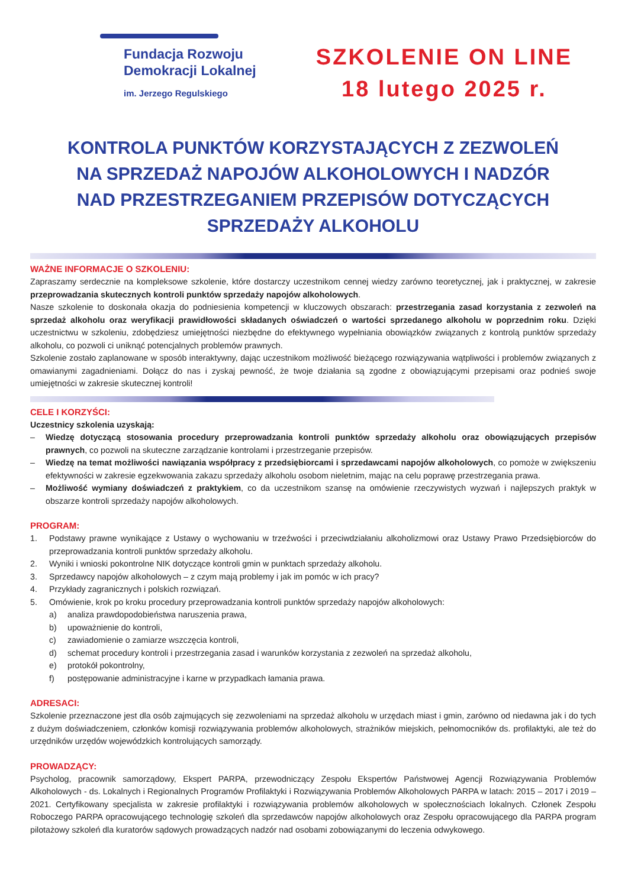Fundacja Rozwoju
Demokracji Lokalnej
im. Jerzego Regulskiego
SZKOLENIE ON LINE
18 lutego 2025 r.
KONTROLA PUNKTÓW KORZYSTAJĄCYCH Z ZEZWOLEŃ
NA SPRZEDAŻ NAPOJÓW ALKOHOLOWYCH I NADZÓR
NAD PRZESTRZEGANIEM PRZEPISÓW DOTYCZĄCYCH
SPRZEDAŻY ALKOHOLU
WAŻNE INFORMACJE O SZKOLENIU:
Zapraszamy serdecznie na kompleksowe szkolenie, które dostarczy uczestnikom cennej wiedzy zarówno teoretycznej, jak i praktycznej, w zakresie przeprowadzania skutecznych kontroli punktów sprzedaży napojów alkoholowych.
Nasze szkolenie to doskonała okazja do podniesienia kompetencji w kluczowych obszarach: przestrzegania zasad korzystania z zezwoleń na sprzedaż alkoholu oraz weryfikacji prawidłowości składanych oświadczeń o wartości sprzedanego alkoholu w poprzednim roku. Dzięki uczestnictwu w szkoleniu, zdobędziesz umiejętności niezbędne do efektywnego wypełniania obowiązków związanych z kontrolą punktów sprzedaży alkoholu, co pozwoli ci uniknąć potencjalnych problemów prawnych.
Szkolenie zostało zaplanowane w sposób interaktywny, dając uczestnikom możliwość bieżącego rozwiązywania wątpliwości i problemów związanych z omawianymi zagadnieniami. Dołącz do nas i zyskaj pewność, że twoje działania są zgodne z obowiązującymi przepisami oraz podnieś swoje umiejętności w zakresie skutecznej kontroli!
CELE I KORZYŚCI:
Uczestnicy szkolenia uzyskają:
– Wiedzę dotyczącą stosowania procedury przeprowadzania kontroli punktów sprzedaży alkoholu oraz obowiązujących przepisów prawnych, co pozwoli na skuteczne zarządzanie kontrolami i przestrzeganie przepisów.
– Wiedzę na temat możliwości nawiązania współpracy z przedsiębiorcami i sprzedawcami napojów alkoholowych, co pomoże w zwiększeniu efektywności w zakresie egzekwowania zakazu sprzedaży alkoholu osobom nieletnim, mając na celu poprawę przestrzegania prawa.
– Możliwość wymiany doświadczeń z praktykiem, co da uczestnikom szansę na omówienie rzeczywistych wyzwań i najlepszych praktyk w obszarze kontroli sprzedaży napojów alkoholowych.
PROGRAM:
1. Podstawy prawne wynikające z Ustawy o wychowaniu w trzeźwości i przeciwdziałaniu alkoholizmowi oraz Ustawy Prawo Przedsiębiorców do przeprowadzania kontroli punktów sprzedaży alkoholu.
2. Wyniki i wnioski pokontrolne NIK dotyczące kontroli gmin w punktach sprzedaży alkoholu.
3. Sprzedawcy napojów alkoholowych – z czym mają problemy i jak im pomóc w ich pracy?
4. Przykłady zagranicznych i polskich rozwiązań.
5. Omówienie, krok po kroku procedury przeprowadzania kontroli punktów sprzedaży napojów alkoholowych:
a) analiza prawdopodobieństwa naruszenia prawa,
b) upoważnienie do kontroli,
c) zawiadomienie o zamiarze wszczęcia kontroli,
d) schemat procedury kontroli i przestrzegania zasad i warunków korzystania z zezwoleń na sprzedaż alkoholu,
e) protokół pokontrolny,
f) postępowanie administracyjne i karne w przypadkach łamania prawa.
ADRESACI:
Szkolenie przeznaczone jest dla osób zajmujących się zezwoleniami na sprzedaż alkoholu w urzędach miast i gmin, zarówno od niedawna jak i do tych z dużym doświadczeniem, członków komisji rozwiązywania problemów alkoholowych, strażników miejskich, pełnomocników ds. profilaktyki, ale też do urzędników urzędów wojewódzkich kontrolujących samorządy.
PROWADZĄCY:
Psycholog, pracownik samorządowy, Ekspert PARPA, przewodniczący Zespołu Ekspertów Państwowej Agencji Rozwiązywania Problemów Alkoholowych - ds. Lokalnych i Regionalnych Programów Profilaktyki i Rozwiązywania Problemów Alkoholowych PARPA w latach: 2015 – 2017 i 2019 – 2021. Certyfikowany specjalista w zakresie profilaktyki i rozwiązywania problemów alkoholowych w społecznościach lokalnych. Członek Zespołu Roboczego PARPA opracowującego technologię szkoleń dla sprzedawców napojów alkoholowych oraz Zespołu opracowującego dla PARPA program pilotażowy szkoleń dla kuratorów sądowych prowadzących nadzór nad osobami zobowiązanymi do leczenia odwykowego.